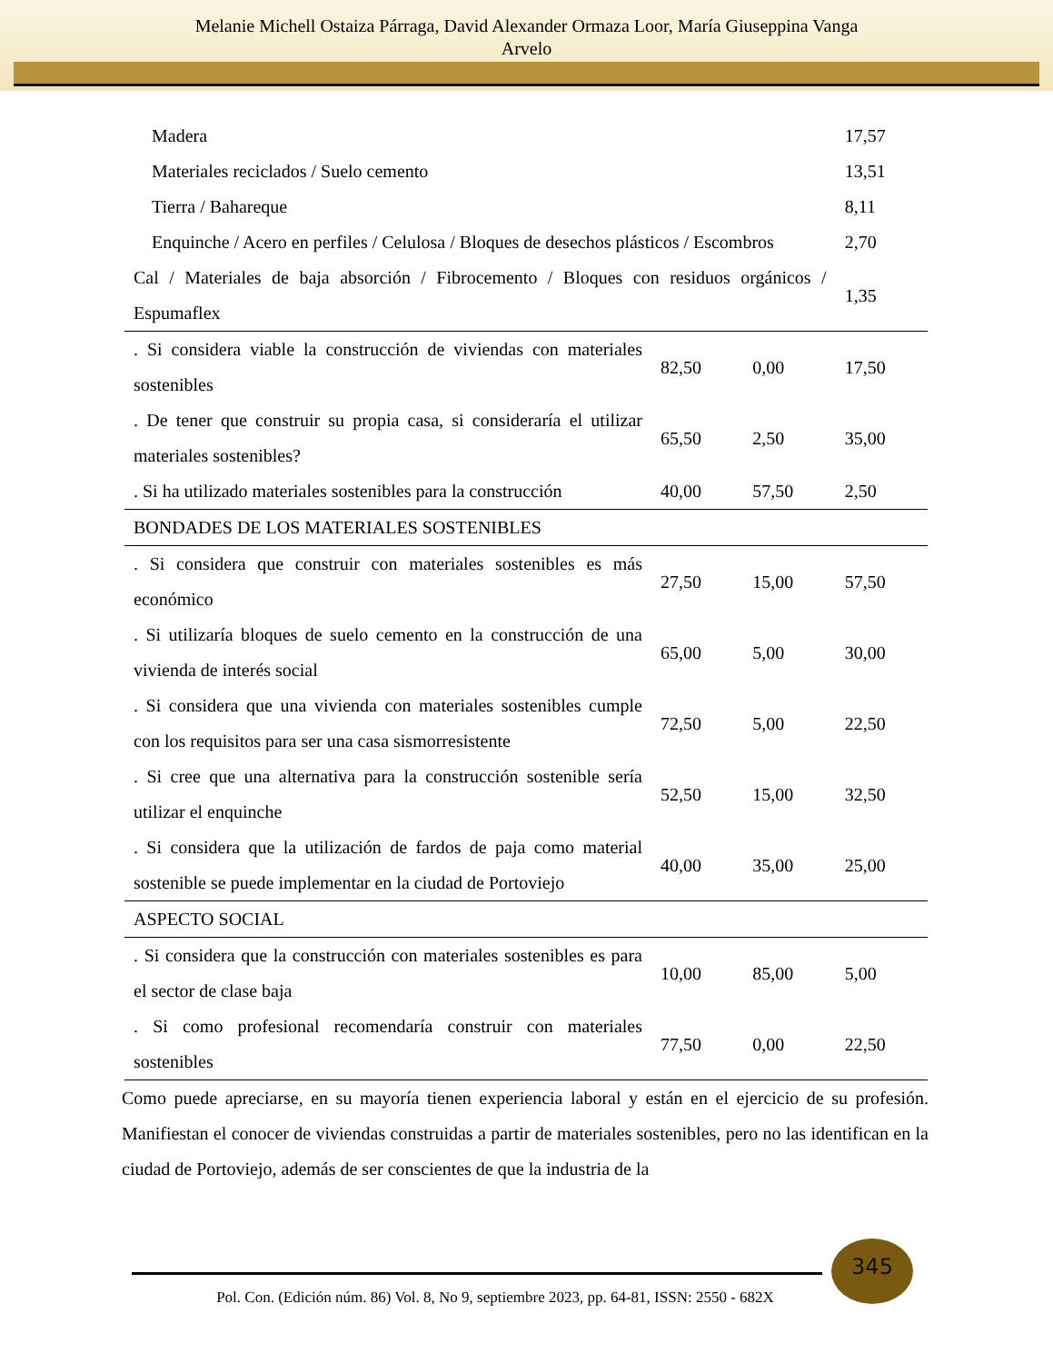Melanie Michell Ostaiza Párraga, David Alexander Ormaza Loor, María Giuseppina Vanga
Arvelo
| Madera | | | 17,57 |
| Materiales reciclados / Suelo cemento | | | 13,51 |
| Tierra / Bahareque | | | 8,11 |
| Enquinche / Acero en perfiles / Celulosa / Bloques de desechos plásticos / Escombros | | | 2,70 |
| Cal / Materiales de baja absorción / Fibrocemento / Bloques con residuos orgánicos / Espumaflex | | | 1,35 |
| . Si considera viable la construcción de viviendas con materiales sostenibles | 82,50 | 0,00 | 17,50 |
| . De tener que construir su propia casa, si consideraría el utilizar materiales sostenibles? | 65,50 | 2,50 | 35,00 |
| . Si ha utilizado materiales sostenibles para la construcción | 40,00 | 57,50 | 2,50 |
| BONDADES DE LOS MATERIALES SOSTENIBLES | | | |
| . Si considera que construir con materiales sostenibles es más económico | 27,50 | 15,00 | 57,50 |
| . Si utilizaría bloques de suelo cemento en la construcción de una vivienda de interés social | 65,00 | 5,00 | 30,00 |
| . Si considera que una vivienda con materiales sostenibles cumple con los requisitos para ser una casa sismorresistente | 72,50 | 5,00 | 22,50 |
| . Si cree que una alternativa para la construcción sostenible sería utilizar el enquinche | 52,50 | 15,00 | 32,50 |
| . Si considera que la utilización de fardos de paja como material sostenible se puede implementar en la ciudad de Portoviejo | 40,00 | 35,00 | 25,00 |
| ASPECTO SOCIAL | | | |
| . Si considera que la construcción con materiales sostenibles es para el sector de clase baja | 10,00 | 85,00 | 5,00 |
| . Si como profesional recomendaría construir con materiales sostenibles | 77,50 | 0,00 | 22,50 |
Como puede apreciarse, en su mayoría tienen experiencia laboral y están en el ejercicio de su profesión. Manifiestan el conocer de viviendas construidas a partir de materiales sostenibles, pero no las identifican en la ciudad de Portoviejo, además de ser conscientes de que la industria de la
345
Pol. Con. (Edición núm. 86) Vol. 8, No 9, septiembre 2023, pp. 64-81, ISSN: 2550 - 682X